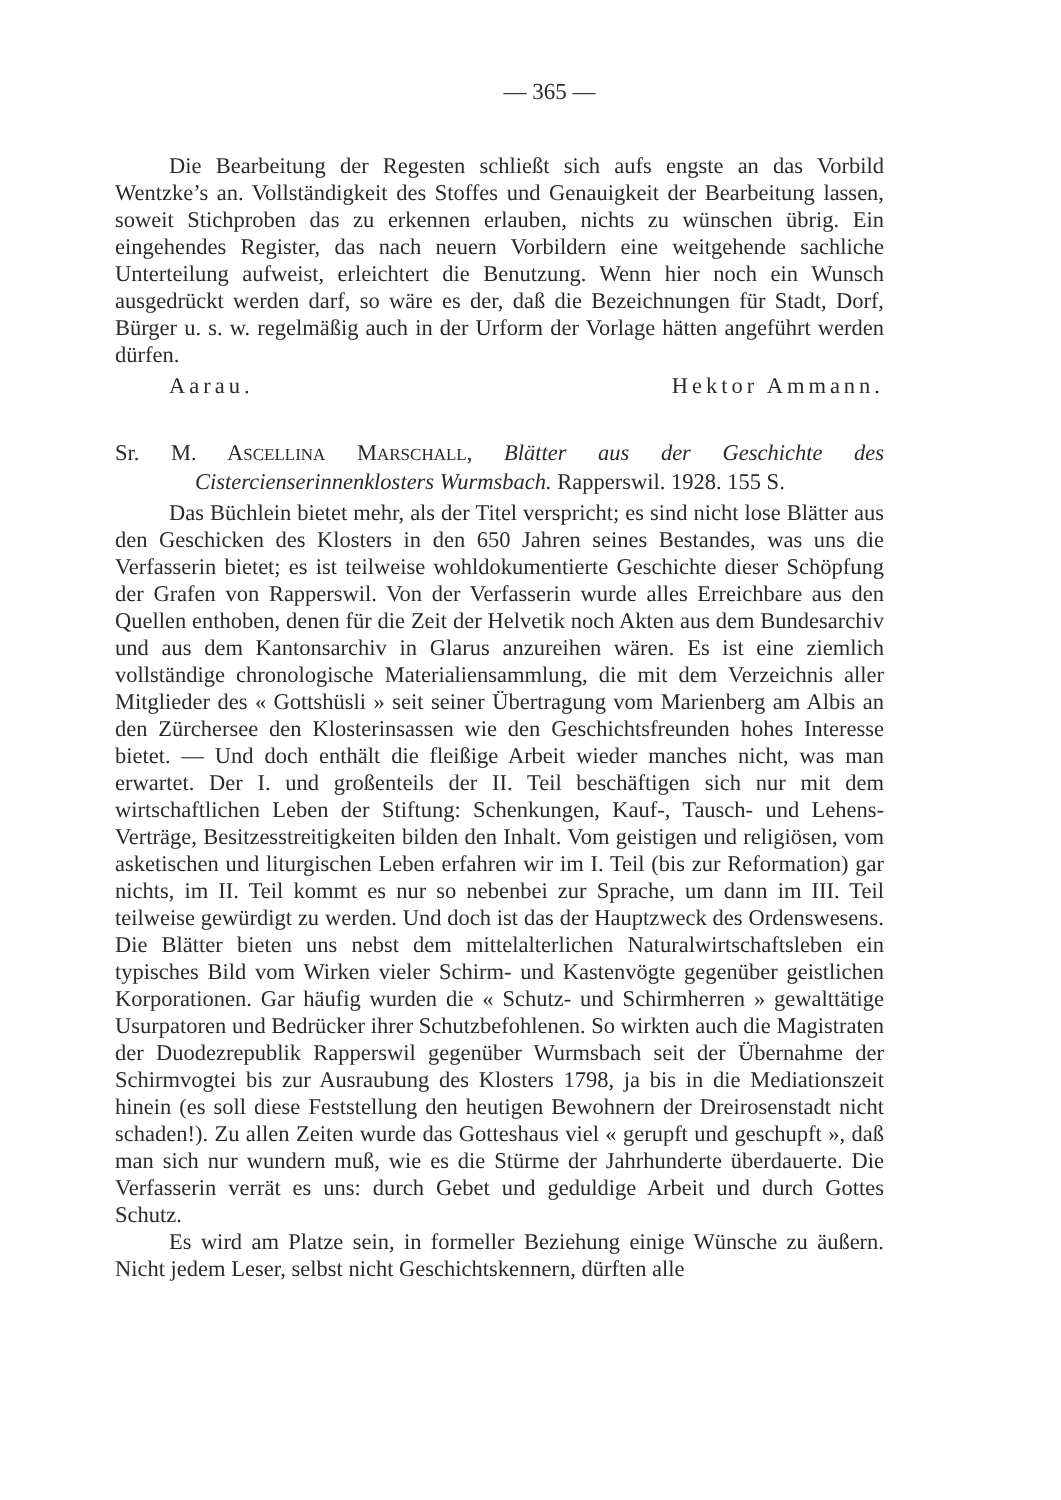— 365 —
Die Bearbeitung der Regesten schließt sich aufs engste an das Vorbild Wentzke’s an. Vollständigkeit des Stoffes und Genauigkeit der Bearbeitung lassen, soweit Stichproben das zu erkennen erlauben, nichts zu wünschen übrig. Ein eingehendes Register, das nach neuern Vorbildern eine weitgehende sachliche Unterteilung aufweist, erleichtert die Benutzung. Wenn hier noch ein Wunsch ausgedrückt werden darf, so wäre es der, daß die Bezeichnungen für Stadt, Dorf, Bürger u. s. w. regelmäßig auch in der Urform der Vorlage hätten angeführt werden dürfen.
Aarau. Hektor Ammann.
Sr. M. ASCELLINA MARSCHALL, Blätter aus der Geschichte des Cistercienserinnenklosters Wurmsbach. Rapperswil. 1928. 155 S.
Das Büchlein bietet mehr, als der Titel verspricht; es sind nicht lose Blätter aus den Geschicken des Klosters in den 650 Jahren seines Bestandes, was uns die Verfasserin bietet; es ist teilweise wohldokumentierte Geschichte dieser Schöpfung der Grafen von Rapperswil. Von der Verfasserin wurde alles Erreichbare aus den Quellen enthoben, denen für die Zeit der Helvetik noch Akten aus dem Bundesarchiv und aus dem Kantonsarchiv in Glarus anzureihen wären. Es ist eine ziemlich vollständige chronologische Materialiensammlung, die mit dem Verzeichnis aller Mitglieder des « Gottshüsli » seit seiner Übertragung vom Marienberg am Albis an den Zürchersee den Klosterinsassen wie den Geschichtsfreunden hohes Interesse bietet. — Und doch enthält die fleißige Arbeit wieder manches nicht, was man erwartet. Der I. und großenteils der II. Teil beschäftigen sich nur mit dem wirtschaftlichen Leben der Stiftung: Schenkungen, Kauf-, Tausch- und Lehens-Verträge, Besitzesstreitigkeiten bilden den Inhalt. Vom geistigen und religiösen, vom asketischen und liturgischen Leben erfahren wir im I. Teil (bis zur Reformation) gar nichts, im II. Teil kommt es nur so nebenbei zur Sprache, um dann im III. Teil teilweise gewürdigt zu werden. Und doch ist das der Hauptzweck des Ordenswesens. Die Blätter bieten uns nebst dem mittelalterlichen Naturalwirtschaftsleben ein typisches Bild vom Wirken vieler Schirm- und Kastenvögte gegenüber geistlichen Korporationen. Gar häufig wurden die « Schutz- und Schirmherren » gewalttätige Usurpatoren und Bedrücker ihrer Schutzbefohlenen. So wirkten auch die Magistraten der Duodezrepublik Rapperswil gegenüber Wurmsbach seit der Übernahme der Schirmvogtei bis zur Ausraubung des Klosters 1798, ja bis in die Mediationszeit hinein (es soll diese Feststellung den heutigen Bewohnern der Dreirosenstadt nicht schaden!). Zu allen Zeiten wurde das Gotteshaus viel « gerupft und geschupft », daß man sich nur wundern muß, wie es die Stürme der Jahrhunderte überdauerte. Die Verfasserin verrät es uns: durch Gebet und geduldige Arbeit und durch Gottes Schutz.
Es wird am Platze sein, in formeller Beziehung einige Wünsche zu äußern. Nicht jedem Leser, selbst nicht Geschichtskennern, dürften alle